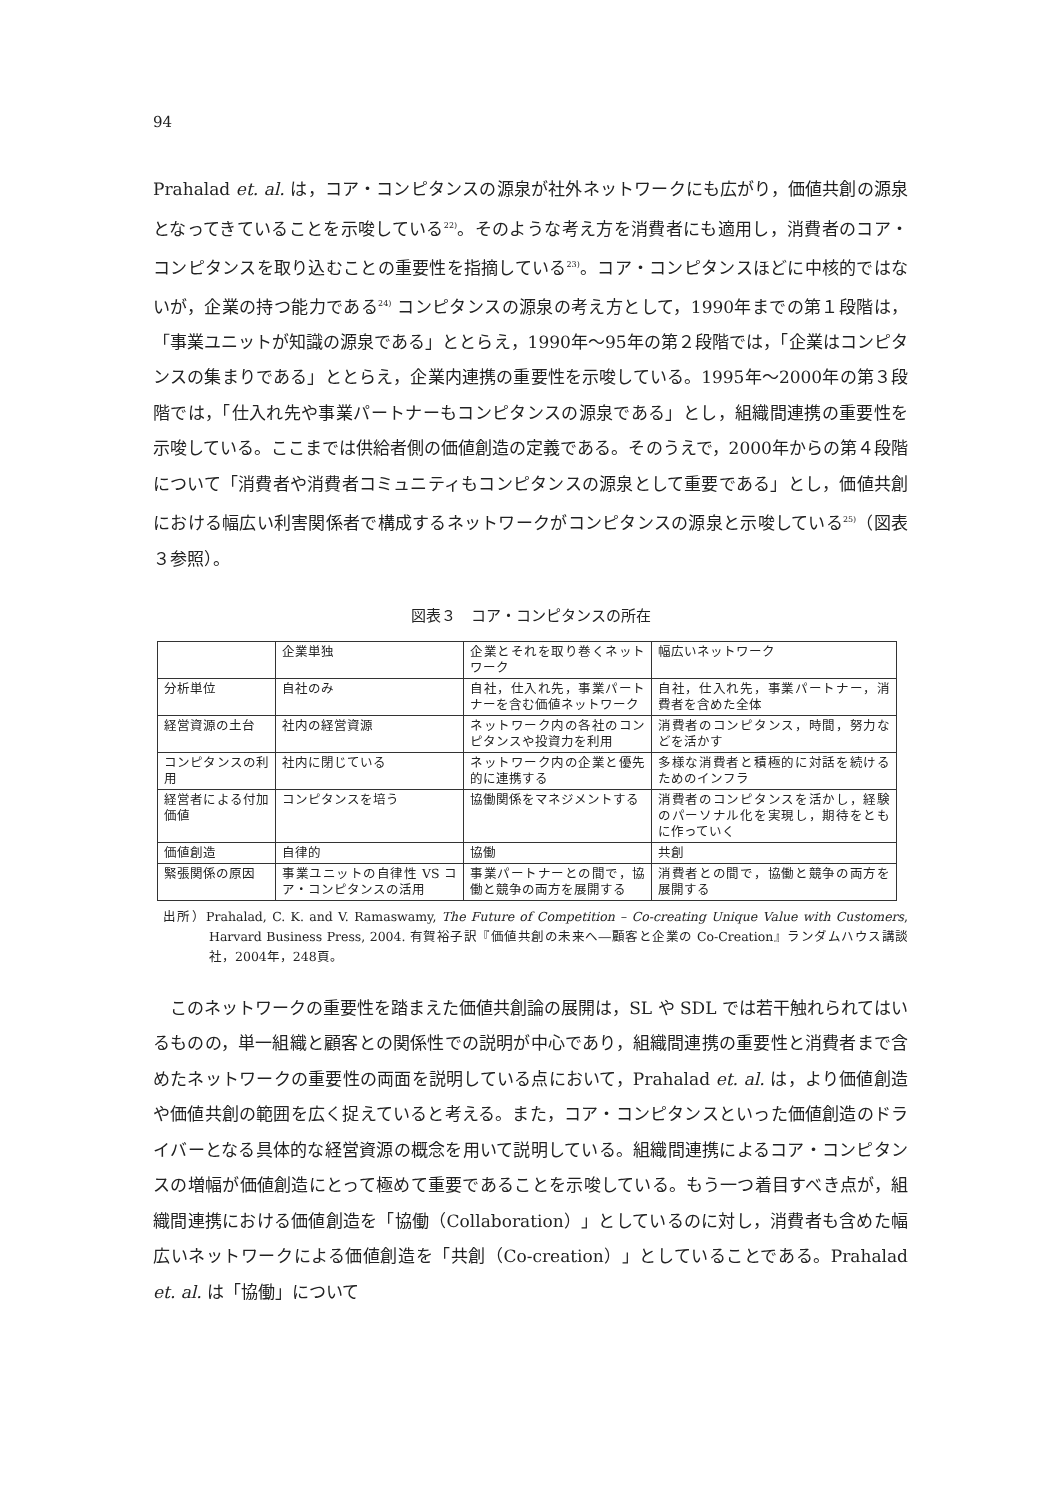94
Prahalad et. al. は，コア・コンピタンスの源泉が社外ネットワークにも広がり，価値共創の源泉となってきていることを示唆している<sup>22)</sup>。そのような考え方を消費者にも適用し，消費者のコア・コンピタンスを取り込むことの重要性を指摘している<sup>23)</sup>。コア・コンピタンスほどに中核的ではないが，企業の持つ能力である<sup>24)</sup> コンピタンスの源泉の考え方として，1990年までの第１段階は，「事業ユニットが知識の源泉である」ととらえ，1990年～95年の第２段階では，「企業はコンピタンスの集まりである」ととらえ，企業内連携の重要性を示唆している。1995年～2000年の第３段階では，「仕入れ先や事業パートナーもコンピタンスの源泉である」とし，組織間連携の重要性を示唆している。ここまでは供給者側の価値創造の定義である。そのうえで，2000年からの第４段階について「消費者や消費者コミュニティもコンピタンスの源泉として重要である」とし，価値共創における幅広い利害関係者で構成するネットワークがコンピタンスの源泉と示唆している<sup>25)</sup>（図表３参照）。
図表３　コア・コンピタンスの所在
| | 企業単独 | 企業とそれを取り巻くネットワーク | 幅広いネットワーク |
| 分析単位 | 自社のみ | 自社，仕入れ先，事業パートナーを含む価値ネットワーク | 自社，仕入れ先，事業パートナー，消費者を含めた全体 |
| 経営資源の土台 | 社内の経営資源 | ネットワーク内の各社のコンピタンスや投資力を利用 | 消費者のコンピタンス，時間，努力などを活かす |
| コンピタンスの利用 | 社内に閉じている | ネットワーク内の企業と優先的に連携する | 多様な消費者と積極的に対話を続けるためのインフラ |
| 経営者による付加価値 | コンピタンスを培う | 協働関係をマネジメントする | 消費者のコンピタンスを活かし，経験のパーソナル化を実現し，期待をともに作っていく |
| 価値創造 | 自律的 | 協働 | 共創 |
| 緊張関係の原因 | 事業ユニットの自律性 VS コア・コンピタンスの活用 | 事業パートナーとの間で，協働と競争の両方を展開する | 消費者との間で，協働と競争の両方を展開する |
出所）Prahalad, C. K. and V. Ramaswamy, The Future of Competition – Co-creating Unique Value with Customers, Harvard Business Press, 2004. 有賀裕子訳『価値共創の未来へ―顧客と企業の Co-Creation』ランダムハウス講談社，2004年，248頁。
　このネットワークの重要性を踏まえた価値共創論の展開は，SL や SDL では若干触れられてはいるものの，単一組織と顧客との関係性での説明が中心であり，組織間連携の重要性と消費者まで含めたネットワークの重要性の両面を説明している点において，Prahalad et. al. は，より価値創造や価値共創の範囲を広く捉えていると考える。また，コア・コンピタンスといった価値創造のドライバーとなる具体的な経営資源の概念を用いて説明している。組織間連携によるコア・コンピタンスの増幅が価値創造にとって極めて重要であることを示唆している。もう一つ着目すべき点が，組織間連携における価値創造を「協働（Collaboration）」としているのに対し，消費者も含めた幅広いネットワークによる価値創造を「共創（Co-creation）」としていることである。Prahalad et. al. は「協働」について